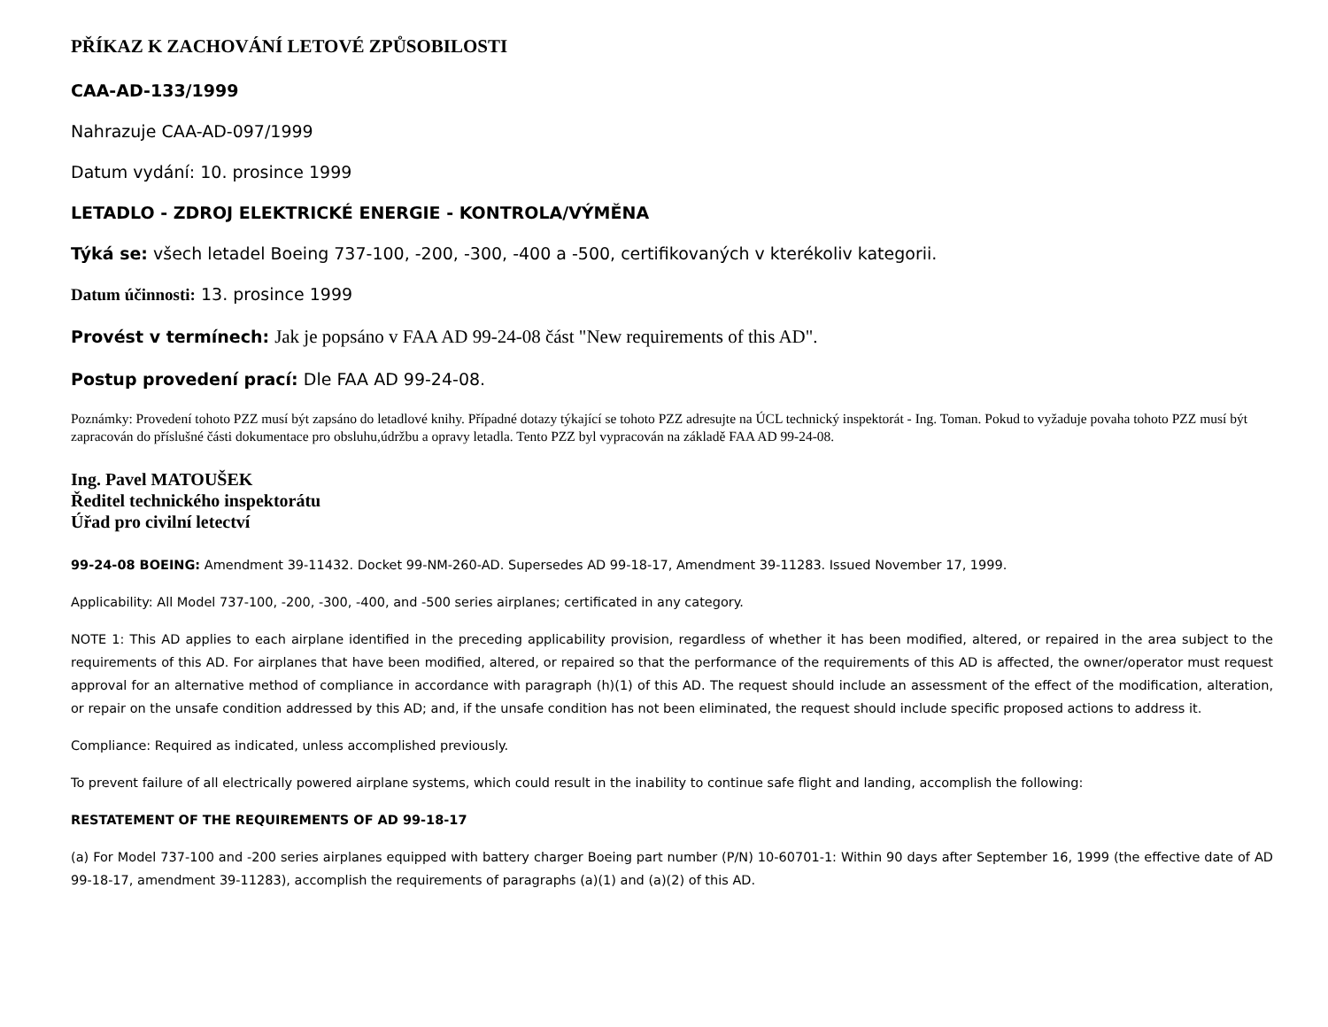PŘÍKAZ K ZACHOVÁNÍ LETOVÉ ZPŮSOBILOSTI
CAA-AD-133/1999
Nahrazuje CAA-AD-097/1999
Datum vydání: 10. prosince 1999
LETADLO - ZDROJ ELEKTRICKÉ ENERGIE - KONTROLA/VÝMĚNA
Týká se: všech letadel Boeing 737-100, -200, -300, -400 a -500, certifikovaných v kterékoliv kategorii.
Datum účinnosti: 13. prosince 1999
Provést v termínech: Jak je popsáno v FAA AD 99-24-08 část "New requirements of this AD".
Postup provedení prací: Dle FAA AD 99-24-08.
Poznámky: Provedení tohoto PZZ musí být zapsáno do letadlové knihy. Případné dotazy týkající se tohoto PZZ adresujte na ÚCL technický inspektorát - Ing. Toman. Pokud to vyžaduje povaha tohoto PZZ musí být zapracován do příslušné části dokumentace pro obsluhu,údržbu a opravy letadla. Tento PZZ byl vypracován na základě FAA AD 99-24-08.
Ing. Pavel MATOUŠEK
Ředitel technického inspektorátu
Úřad pro civilní letectví
99-24-08 BOEING: Amendment 39-11432. Docket 99-NM-260-AD. Supersedes AD 99-18-17, Amendment 39-11283. Issued November 17, 1999.
Applicability: All Model 737-100, -200, -300, -400, and -500 series airplanes; certificated in any category.
NOTE 1: This AD applies to each airplane identified in the preceding applicability provision, regardless of whether it has been modified, altered, or repaired in the area subject to the requirements of this AD. For airplanes that have been modified, altered, or repaired so that the performance of the requirements of this AD is affected, the owner/operator must request approval for an alternative method of compliance in accordance with paragraph (h)(1) of this AD. The request should include an assessment of the effect of the modification, alteration, or repair on the unsafe condition addressed by this AD; and, if the unsafe condition has not been eliminated, the request should include specific proposed actions to address it.
Compliance: Required as indicated, unless accomplished previously.
To prevent failure of all electrically powered airplane systems, which could result in the inability to continue safe flight and landing, accomplish the following:
RESTATEMENT OF THE REQUIREMENTS OF AD 99-18-17
(a) For Model 737-100 and -200 series airplanes equipped with battery charger Boeing part number (P/N) 10-60701-1: Within 90 days after September 16, 1999 (the effective date of AD 99-18-17, amendment 39-11283), accomplish the requirements of paragraphs (a)(1) and (a)(2) of this AD.